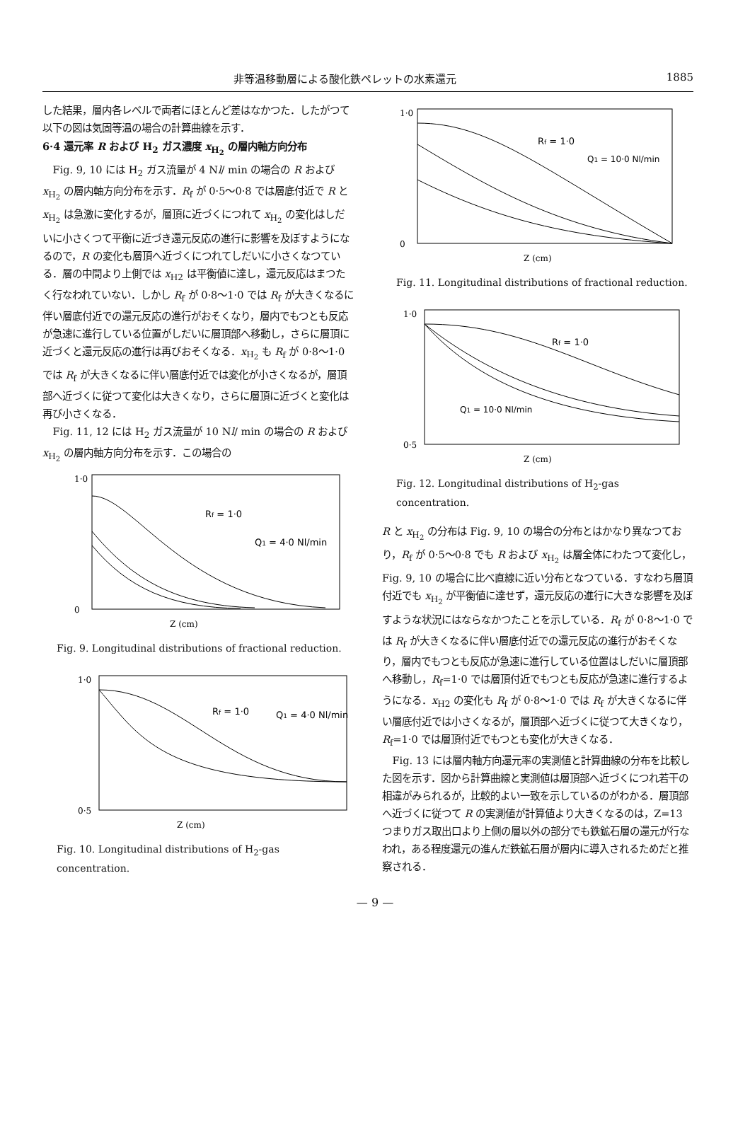非等温移動層による酸化鉄ペレットの水素還元 1885
した結果，層内各レベルで両者にほとんど差はなかつた．したがつて以下の図は気固等温の場合の計算曲線を示す．
6·4 還元率 R および H<sub>2</sub> ガス濃度 x<sub>H<sub>2</sub></sub> の層内軸方向分布
Fig. 9, 10 には H<sub>2</sub> ガス流量が 4 Nl/ min の場合の R および x<sub>H<sub>2</sub></sub> の層内軸方向分布を示す．R<sub>f</sub> が 0·5～0·8 では層底付近で R と x<sub>H<sub>2</sub></sub> は急激に変化するが，層頂に近づくにつれて x<sub>H<sub>2</sub></sub> の変化はしだいに小さくつて平衡に近づき還元反応の進行に影響を及ぼすようになるので，R の変化も層頂へ近づくにつれてしだいに小さくなつている．層の中間より上側では x<sub>H2</sub> は平衡値に達し，還元反応はまつたく行なわれていない．しかし R<sub>f</sub> が 0·8～1·0 では R<sub>f</sub> が大きくなるに伴い層底付近での還元反応の進行がおそくなり，層内でもつとも反応が急速に進行している位置がしだいに層頂部へ移動し，さらに層頂に近づくと還元反応の進行は再びおそくなる．x<sub>H<sub>2</sub></sub> も R<sub>f</sub> が 0·8～1·0 では R<sub>f</sub> が大きくなるに伴い層底付近では変化が小さくなるが，層頂部へ近づくに従つて変化は大きくなり，さらに層頂に近づくと変化は再び小さくなる．
Fig. 11, 12 には H<sub>2</sub> ガス流量が 10 Nl/ min の場合の R および x<sub>H<sub>2</sub></sub> の層内軸方向分布を示す．この場合の
Rf = 1·0
Q1 = 4·0 Nl/min
1·0
0
Z (cm)
Fig. 9. Longitudinal distributions of fractional reduction.
Rf = 1·0
Q1 = 4·0 Nl/min
1·0
0·5
Z (cm)
Fig. 10. Longitudinal distributions of H<sub>2</sub>-gas concentration.
Rf = 1·0
Q1 = 10·0 Nl/min
1·0
0
Z (cm)
Fig. 11. Longitudinal distributions of fractional reduction.
Rf = 1·0
Q1 = 10·0 Nl/min
1·0
0·5
Z (cm)
Fig. 12. Longitudinal distributions of H<sub>2</sub>-gas concentration.
R と x<sub>H<sub>2</sub></sub> の分布は Fig. 9, 10 の場合の分布とはかなり異なつており，R<sub>f</sub> が 0·5～0·8 でも R および x<sub>H<sub>2</sub></sub> は層全体にわたつて変化し，Fig. 9, 10 の場合に比べ直線に近い分布となつている．すなわち層頂付近でも x<sub>H<sub>2</sub></sub> が平衡値に達せず，還元反応の進行に大きな影響を及ぼすような状況にはならなかつたことを示している．R<sub>f</sub> が 0·8～1·0 では R<sub>f</sub> が大きくなるに伴い層底付近での還元反応の進行がおそくなり，層内でもつとも反応が急速に進行している位置はしだいに層頂部へ移動し，R<sub>f</sub>=1·0 では層頂付近でもつとも反応が急速に進行するようになる．x<sub>H2</sub> の変化も R<sub>f</sub> が 0·8～1·0 では R<sub>f</sub> が大きくなるに伴い層底付近では小さくなるが，層頂部へ近づくに従つて大きくなり，R<sub>f</sub>=1·0 では層頂付近でもつとも変化が大きくなる．
Fig. 13 には層内軸方向還元率の実測値と計算曲線の分布を比較した図を示す．図から計算曲線と実測値は層頂部へ近づくにつれ若干の相違がみられるが，比較的よい一致を示しているのがわかる．層頂部へ近づくに従つて R の実測値が計算値より大きくなるのは，Z=13 つまりガス取出口より上側の層以外の部分でも鉄鉱石層の還元が行なわれ，ある程度還元の進んだ鉄鉱石層が層内に導入されるためだと推察される．
— 9 —